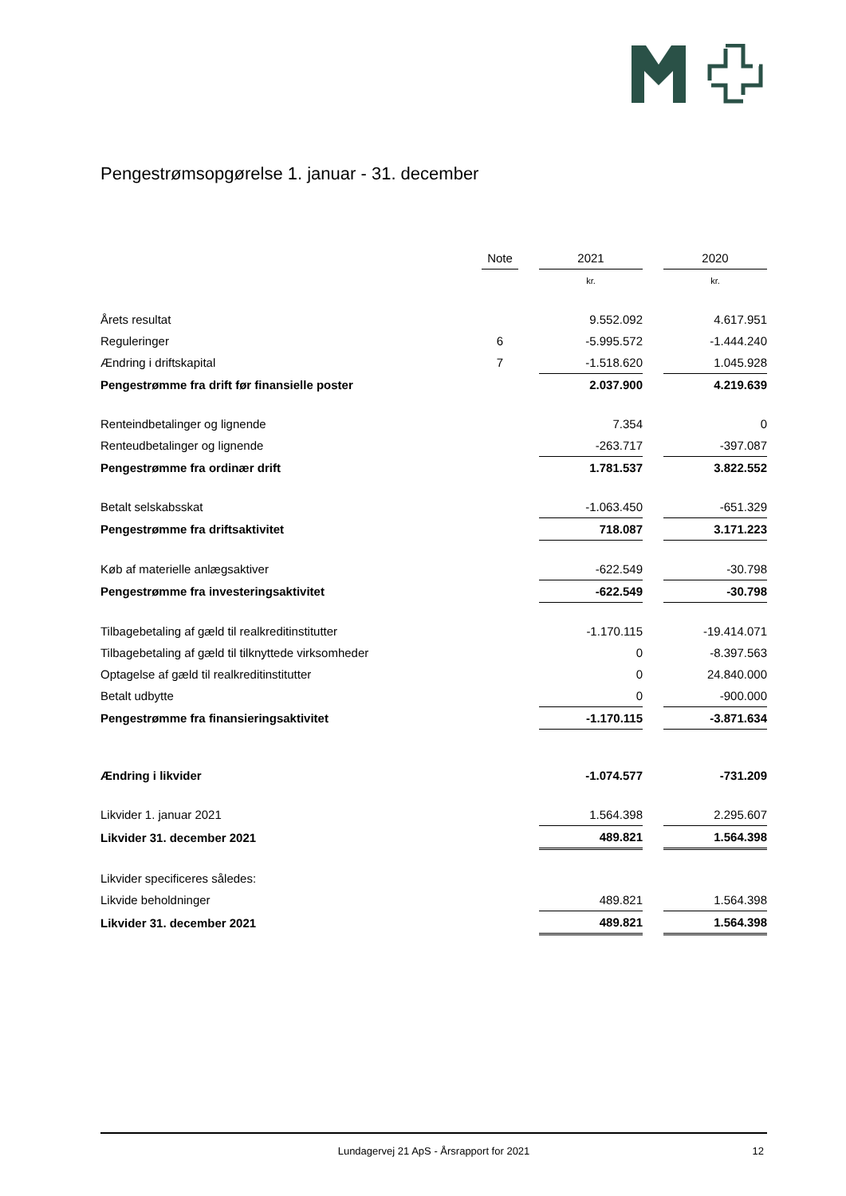Pengestrømsopgørelse 1. januar - 31. december
| | Note | | 2021 | | 2020 |
| --- | --- | --- | --- | --- | --- |
| | | | kr. | | kr. |
| Årets resultat | | | 9.552.092 | | 4.617.951 |
| Reguleringer | 6 | | -5.995.572 | | -1.444.240 |
| Ændring i driftskapital | 7 | | -1.518.620 | | 1.045.928 |
| Pengestrømme fra drift før finansielle poster | | | 2.037.900 | | 4.219.639 |
| Renteindbetalinger og lignende | | | 7.354 | | 0 |
| Renteudbetalinger og lignende | | | -263.717 | | -397.087 |
| Pengestrømme fra ordinær drift | | | 1.781.537 | | 3.822.552 |
| Betalt selskabsskat | | | -1.063.450 | | -651.329 |
| Pengestrømme fra driftsaktivitet | | | 718.087 | | 3.171.223 |
| Køb af materielle anlægsaktiver | | | -622.549 | | -30.798 |
| Pengestrømme fra investeringsaktivitet | | | -622.549 | | -30.798 |
| Tilbagebetaling af gæld til realkreditinstitutter | | | -1.170.115 | | -19.414.071 |
| Tilbagebetaling af gæld til tilknyttede virksomheder | | | 0 | | -8.397.563 |
| Optagelse af gæld til realkreditinstitutter | | | 0 | | 24.840.000 |
| Betalt udbytte | | | 0 | | -900.000 |
| Pengestrømme fra finansieringsaktivitet | | | -1.170.115 | | -3.871.634 |
| Ændring i likvider | | | -1.074.577 | | -731.209 |
| Likvider 1. januar 2021 | | | 1.564.398 | | 2.295.607 |
| Likvider 31. december 2021 | | | 489.821 | | 1.564.398 |
| Likvider specificeres således: | | | | | |
| Likvide beholdninger | | | 489.821 | | 1.564.398 |
| Likvider 31. december 2021 | | | 489.821 | | 1.564.398 |
Lundagervej 21 ApS - Årsrapport for 2021 12